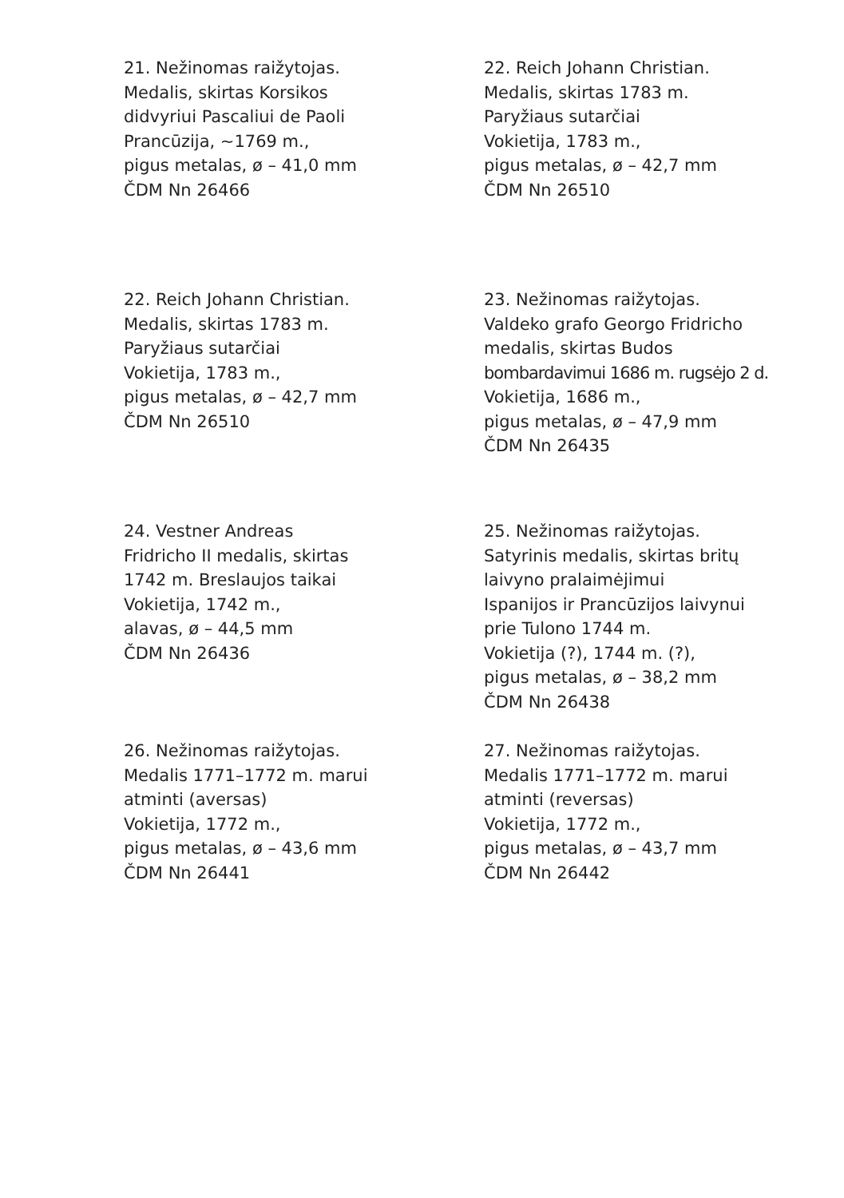21. Nežinomas raižytojas.
Medalis, skirtas Korsikos
didvyriui Pascaliui de Paoli
Prancūzija, ~1769 m.,
pigus metalas, ø – 41,0 mm
ČDM Nn 26466
22. Reich Johann Christian.
Medalis, skirtas 1783 m.
Paryžiaus sutarčiai
Vokietija, 1783 m.,
pigus metalas, ø – 42,7 mm
ČDM Nn 26510
22. Reich Johann Christian.
Medalis, skirtas 1783 m.
Paryžiaus sutarčiai
Vokietija, 1783 m.,
pigus metalas, ø – 42,7 mm
ČDM Nn 26510
23. Nežinomas raižytojas.
Valdeko grafo Georgo Fridricho
medalis, skirtas Budos
bombardavimui 1686 m. rugsėjo 2 d.
Vokietija, 1686 m.,
pigus metalas, ø – 47,9 mm
ČDM Nn 26435
24. Vestner Andreas
Fridricho II medalis, skirtas
1742 m. Breslaujos taikai
Vokietija, 1742 m.,
alavas, ø – 44,5 mm
ČDM Nn 26436
25. Nežinomas raižytojas.
Satyrinis medalis, skirtas britų
laivyno pralaimėjimui
Ispanijos ir Prancūzijos laivynui
prie Tulono 1744 m.
Vokietija (?), 1744 m. (?),
pigus metalas, ø – 38,2 mm
ČDM Nn 26438
26. Nežinomas raižytojas.
Medalis 1771–1772 m. marui
atminti (aversas)
Vokietija, 1772 m.,
pigus metalas, ø – 43,6 mm
ČDM Nn 26441
27. Nežinomas raižytojas.
Medalis 1771–1772 m. marui
atminti (reversas)
Vokietija, 1772 m.,
pigus metalas, ø – 43,7 mm
ČDM Nn 26442